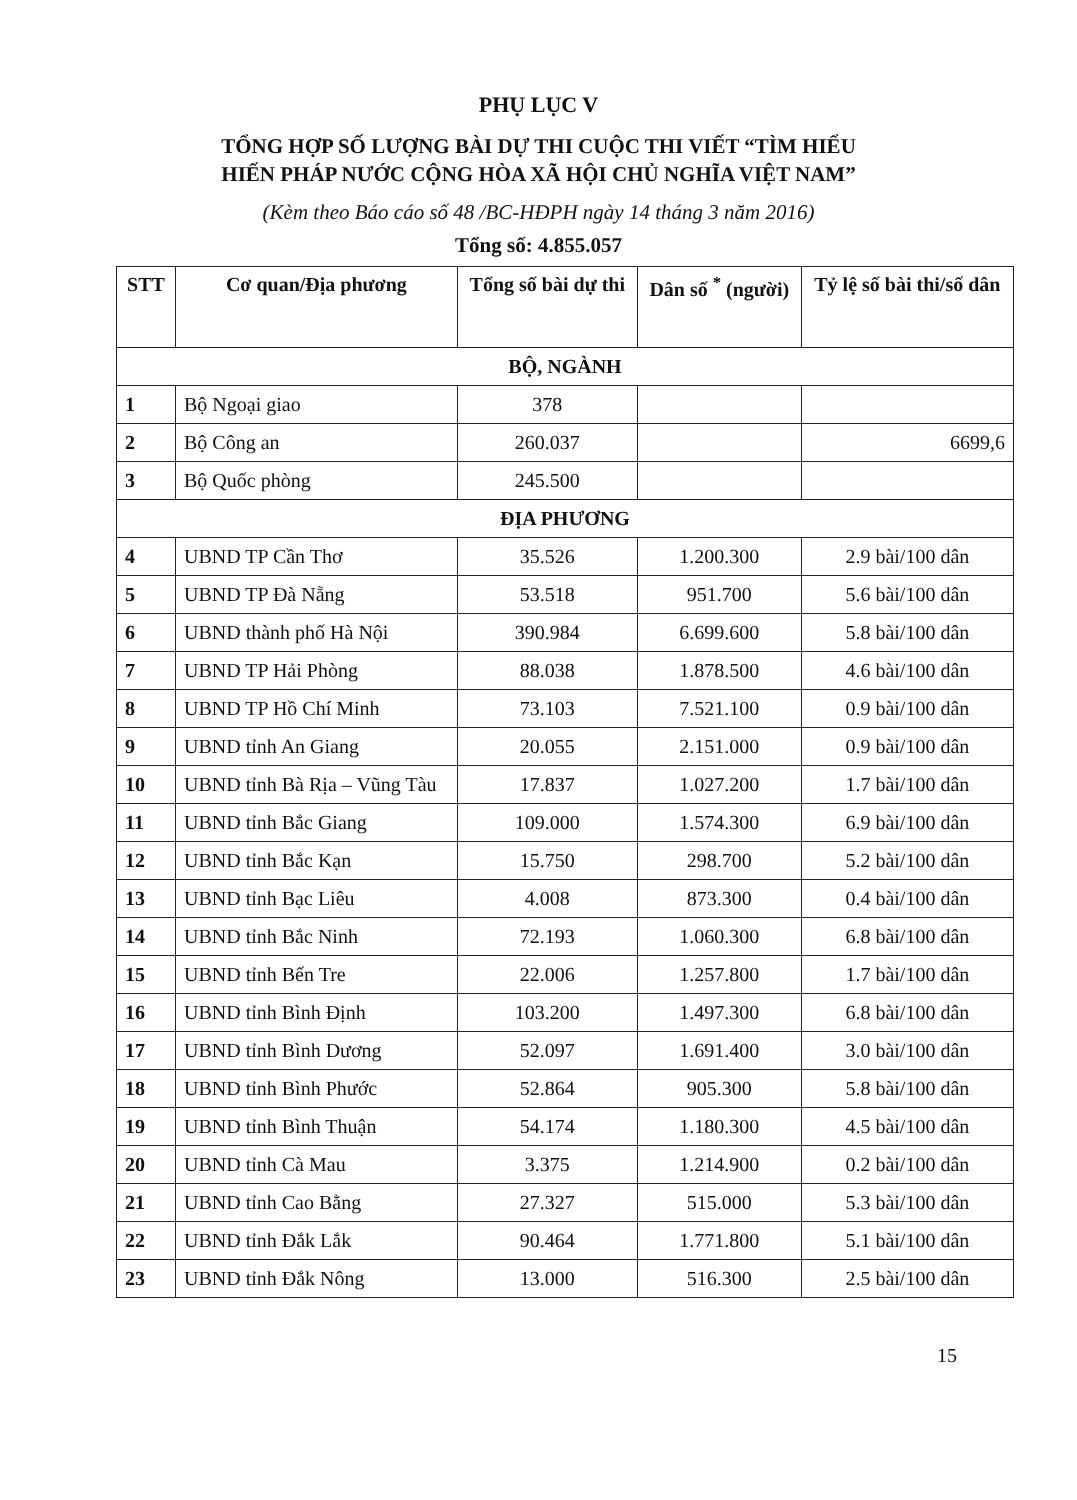PHỤ LỤC V
TỔNG HỢP SỐ LƯỢNG BÀI DỰ THI CUỘC THI VIẾT “TÌM HIỂU
HIẾN PHÁP NƯỚC CỘNG HÒA XÃ HỘI CHỦ NGHĨA VIỆT NAM”
(Kèm theo Báo cáo số 48 /BC-HĐPH ngày 14 tháng 3 năm 2016)
Tổng số: 4.855.057
| STT | Cơ quan/Địa phương | Tổng số bài dự thi | Dân số <sup>*</sup> (người) | Tỷ lệ số bài thi/số dân |
| --- | --- | --- | --- | --- |
| BỘ, NGÀNH | | | | |
| 1 | Bộ Ngoại giao | 378 | | |
| 2 | Bộ Công an | 260.037 | | 6699,6 |
| 3 | Bộ Quốc phòng | 245.500 | | |
| ĐỊA PHƯƠNG | | | | |
| 4 | UBND TP Cần Thơ | 35.526 | 1.200.300 | 2.9 bài/100 dân |
| 5 | UBND TP Đà Nẵng | 53.518 | 951.700 | 5.6 bài/100 dân |
| 6 | UBND thành phố Hà Nội | 390.984 | 6.699.600 | 5.8 bài/100 dân |
| 7 | UBND TP Hải Phòng | 88.038 | 1.878.500 | 4.6 bài/100 dân |
| 8 | UBND TP Hồ Chí Minh | 73.103 | 7.521.100 | 0.9 bài/100 dân |
| 9 | UBND tỉnh An Giang | 20.055 | 2.151.000 | 0.9 bài/100 dân |
| 10 | UBND tỉnh Bà Rịa – Vũng Tàu | 17.837 | 1.027.200 | 1.7 bài/100 dân |
| 11 | UBND tỉnh Bắc Giang | 109.000 | 1.574.300 | 6.9 bài/100 dân |
| 12 | UBND tỉnh Bắc Kạn | 15.750 | 298.700 | 5.2 bài/100 dân |
| 13 | UBND tỉnh Bạc Liêu | 4.008 | 873.300 | 0.4 bài/100 dân |
| 14 | UBND tỉnh Bắc Ninh | 72.193 | 1.060.300 | 6.8 bài/100 dân |
| 15 | UBND tỉnh Bến Tre | 22.006 | 1.257.800 | 1.7 bài/100 dân |
| 16 | UBND tỉnh Bình Định | 103.200 | 1.497.300 | 6.8 bài/100 dân |
| 17 | UBND tỉnh Bình Dương | 52.097 | 1.691.400 | 3.0 bài/100 dân |
| 18 | UBND tỉnh Bình Phước | 52.864 | 905.300 | 5.8 bài/100 dân |
| 19 | UBND tỉnh Bình Thuận | 54.174 | 1.180.300 | 4.5 bài/100 dân |
| 20 | UBND tỉnh Cà Mau | 3.375 | 1.214.900 | 0.2 bài/100 dân |
| 21 | UBND tỉnh Cao Bằng | 27.327 | 515.000 | 5.3 bài/100 dân |
| 22 | UBND tỉnh Đắk Lắk | 90.464 | 1.771.800 | 5.1 bài/100 dân |
| 23 | UBND tỉnh Đắk Nông | 13.000 | 516.300 | 2.5 bài/100 dân |
15